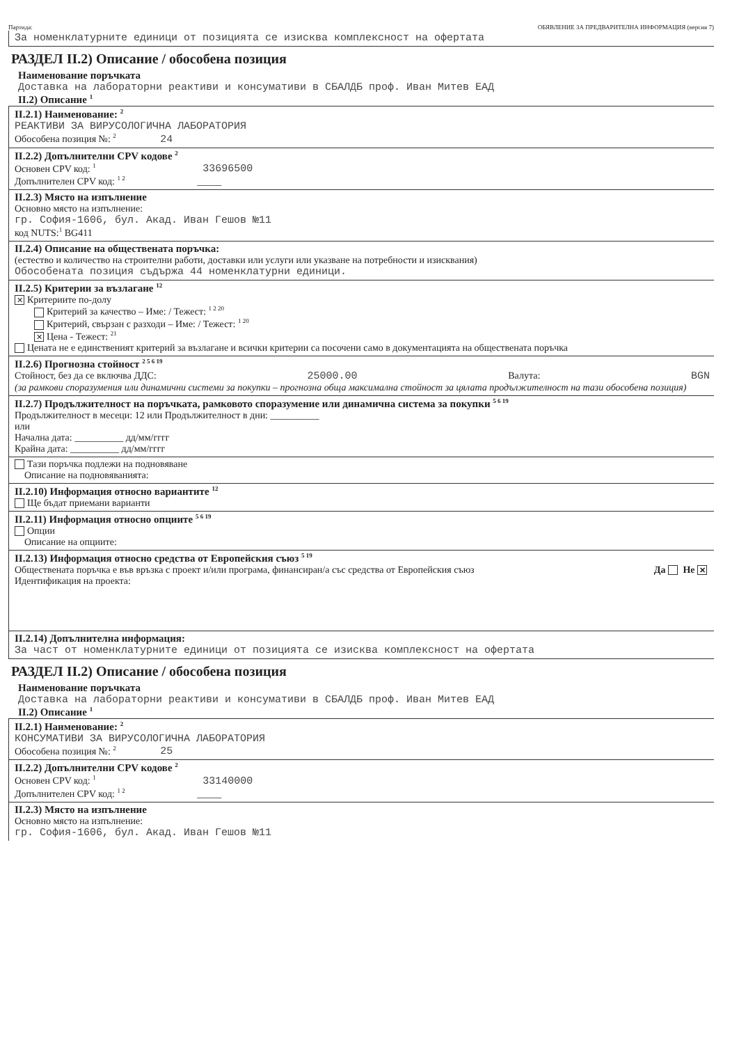Партида: ОБЯВЛЕНИЕ ЗА ПРЕДВАРИТЕЛНА ИНФОРМАЦИЯ (версия 7)
За номенклатурните единици от позицията се изисква комплексност на офертата
РАЗДЕЛ II.2) Описание / обособена позиция
Наименование поръчката
Доставка на лабораторни реактиви и консумативи в СБАЛДБ проф. Иван Митев ЕАД
II.2) Описание <sup>1</sup>
II.2.1) Наименование: <sup>2</sup>
РЕАКТИВИ ЗА ВИРУСОЛОГИЧНА ЛАБОРАТОРИЯ
Обособена позиция №: <sup>2</sup> 24
II.2.2) Допълнителни CPV кодове <sup>2</sup>
Основен CPV код: <sup>1</sup> 33696500
Допълнителен CPV код: <sup>1 2</sup> _____
II.2.3) Място на изпълнение
Основно място на изпълнение:
гр. София-1606, бул. Акад. Иван Гешов №11
код NUTS:<sup>1</sup> BG411
II.2.4) Описание на обществената поръчка:
(естество и количество на строителни работи, доставки или услуги или указване на потребности и изисквания)
Обособената позиция съдържа 44 номенклатурни единици.
II.2.5) Критерии за възлагане <sup>12</sup>
✕ Критериите по-долу
Критерий за качество – Име: / Тежест: <sup>1 2 20</sup>
Критерий, свързан с разходи – Име: / Тежест: <sup>1 20</sup>
✕ Цена - Тежест: <sup>21</sup>
Цената не е единственият критерий за възлагане и всички критерии са посочени само в документацията на обществената поръчка
II.2.6) Прогнозна стойност <sup>2 5 6 19</sup>
Стойност, без да се включва ДДС: 25000.00 Валута: BGN
(за рамкови споразумения или динамични системи за покупки – прогнозна обща максимална стойност за цялата продължителност на тази обособена позиция)
II.2.7) Продължителност на поръчката, рамковото споразумение или динамична система за покупки <sup>5 6 19</sup>
Продължителност в месеци: 12 или Продължителност в дни: __________
или
Начална дата: __________ дд/мм/гггг
Крайна дата: __________ дд/мм/гггг
Тази поръчка подлежи на подновяване
Описание на подновяванията:
II.2.10) Информация относно вариантите <sup>12</sup>
Ще бъдат приемани варианти
II.2.11) Информация относно опциите <sup>5 6 19</sup>
Опции
Описание на опциите:
II.2.13) Информация относно средства от Европейския съюз <sup>5 19</sup>
Обществената поръчка е във връзка с проект и/или програма, финансиран/а със средства от Европейския съюз Да Не ✕
Идентификация на проекта:
II.2.14) Допълнителна информация:
За част от номенклатурните единици от позицията се изисква комплексност на офертата
РАЗДЕЛ II.2) Описание / обособена позиция
Наименование поръчката
Доставка на лабораторни реактиви и консумативи в СБАЛДБ проф. Иван Митев ЕАД
II.2) Описание <sup>1</sup>
II.2.1) Наименование: <sup>2</sup>
КОНСУМАТИВИ ЗА ВИРУСОЛОГИЧНА ЛАБОРАТОРИЯ
Обособена позиция №: <sup>2</sup> 25
II.2.2) Допълнителни CPV кодове <sup>2</sup>
Основен CPV код: <sup>1</sup> 33140000
Допълнителен CPV код: <sup>1 2</sup> _____
II.2.3) Място на изпълнение
Основно място на изпълнение:
гр. София-1606, бул. Акад. Иван Гешов №11